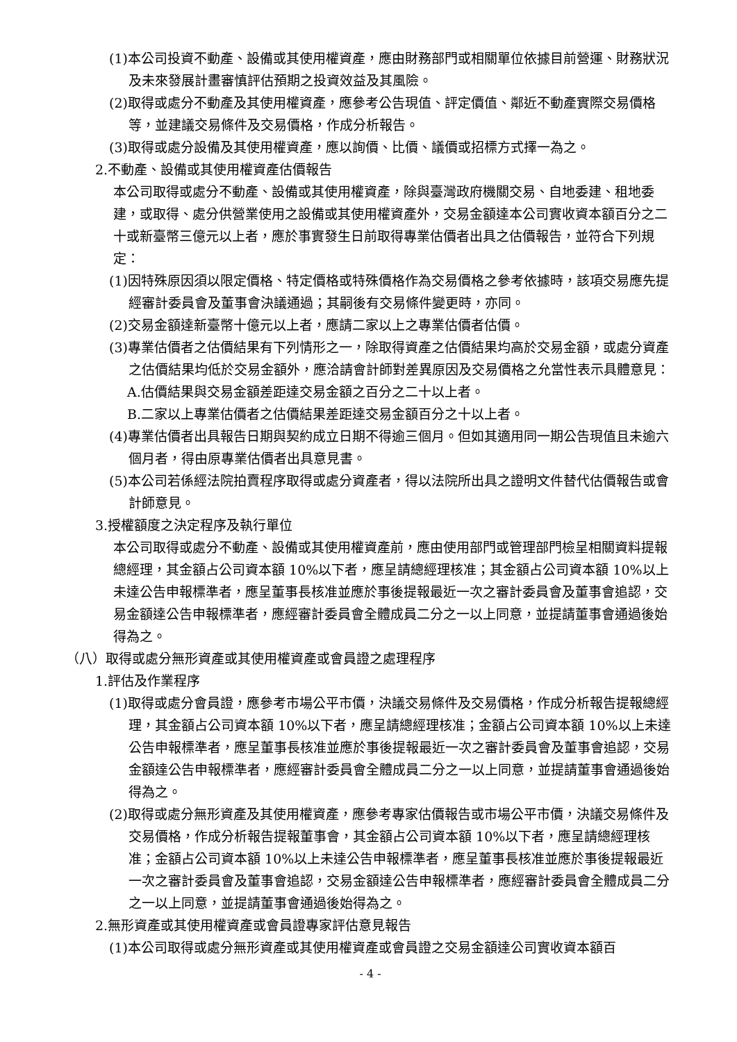(1)本公司投資不動產、設備或其使用權資產，應由財務部門或相關單位依據目前營運、財務狀況及未來發展計畫審慎評估預期之投資效益及其風險。
(2)取得或處分不動產及其使用權資產，應參考公告現值、評定價值、鄰近不動產實際交易價格等，並建議交易條件及交易價格，作成分析報告。
(3)取得或處分設備及其使用權資產，應以詢價、比價、議價或招標方式擇一為之。
2.不動產、設備或其使用權資產估價報告
本公司取得或處分不動產、設備或其使用權資產，除與臺灣政府機關交易、自地委建、租地委建，或取得、處分供營業使用之設備或其使用權資產外，交易金額達本公司實收資本額百分之二十或新臺幣三億元以上者，應於事實發生日前取得專業估價者出具之估價報告，並符合下列規定：
(1)因特殊原因須以限定價格、特定價格或特殊價格作為交易價格之參考依據時，該項交易應先提經審計委員會及董事會決議通過；其嗣後有交易條件變更時，亦同。
(2)交易金額達新臺幣十億元以上者，應請二家以上之專業估價者估價。
(3)專業估價者之估價結果有下列情形之一，除取得資產之估價結果均高於交易金額，或處分資產之估價結果均低於交易金額外，應洽請會計師對差異原因及交易價格之允當性表示具體意見：
A.估價結果與交易金額差距達交易金額之百分之二十以上者。
B.二家以上專業估價者之估價結果差距達交易金額百分之十以上者。
(4)專業估價者出具報告日期與契約成立日期不得逾三個月。但如其適用同一期公告現值且未逾六個月者，得由原專業估價者出具意見書。
(5)本公司若係經法院拍賣程序取得或處分資產者，得以法院所出具之證明文件替代估價報告或會計師意見。
3.授權額度之決定程序及執行單位
本公司取得或處分不動產、設備或其使用權資產前，應由使用部門或管理部門檢呈相關資料提報總經理，其金額占公司資本額 10%以下者，應呈請總經理核准；其金額占公司資本額 10%以上未達公告申報標準者，應呈董事長核准並應於事後提報最近一次之審計委員會及董事會追認，交易金額達公告申報標準者，應經審計委員會全體成員二分之一以上同意，並提請董事會通過後始得為之。
（八）取得或處分無形資產或其使用權資產或會員證之處理程序
1.評估及作業程序
(1)取得或處分會員證，應參考市場公平市價，決議交易條件及交易價格，作成分析報告提報總經理，其金額占公司資本額 10%以下者，應呈請總經理核准；金額占公司資本額 10%以上未達公告申報標準者，應呈董事長核准並應於事後提報最近一次之審計委員會及董事會追認，交易金額達公告申報標準者，應經審計委員會全體成員二分之一以上同意，並提請董事會通過後始得為之。
(2)取得或處分無形資產及其使用權資產，應參考專家估價報告或市場公平市價，決議交易條件及交易價格，作成分析報告提報董事會，其金額占公司資本額 10%以下者，應呈請總經理核准；金額占公司資本額 10%以上未達公告申報標準者，應呈董事長核准並應於事後提報最近一次之審計委員會及董事會追認，交易金額達公告申報標準者，應經審計委員會全體成員二分之一以上同意，並提請董事會通過後始得為之。
2.無形資產或其使用權資產或會員證專家評估意見報告
(1)本公司取得或處分無形資產或其使用權資產或會員證之交易金額達公司實收資本額百
- 4 -